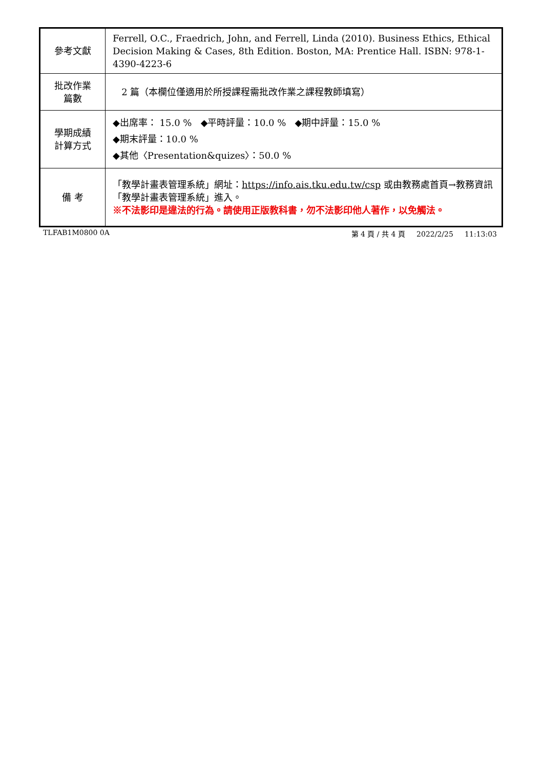| 參考文獻 | Ferrell, O.C., Fraedrich, John, and Ferrell, Linda (2010). Business Ethics, Ethical Decision Making & Cases, 8th Edition. Boston, MA: Prentice Hall. ISBN: 978-1-4390-4223-6 |
| 批改作業 篇數 | 2 篇（本欄位僅適用於所授課程需批改作業之課程教師填寫） |
| 學期成績 計算方式 | ◆出席率： 15.0 % ◆平時評量：10.0 % ◆期中評量：15.0 % ◆期末評量：10.0 % ◆其他〈Presentation&quizes〉：50.0 % |
| 備 考 | 「教學計畫表管理系統」網址： https://info.ais.tku.edu.tw/csp 或由教務處首頁→教務資訊「教學計畫表管理系統」進入。 ※不法影印是違法的行為。請使用正版教科書，勿不法影印他人著作，以免觸法。 |
TLFAB1M0800 0A 第 4 頁 / 共 4 頁 2022/2/25 11:13:03